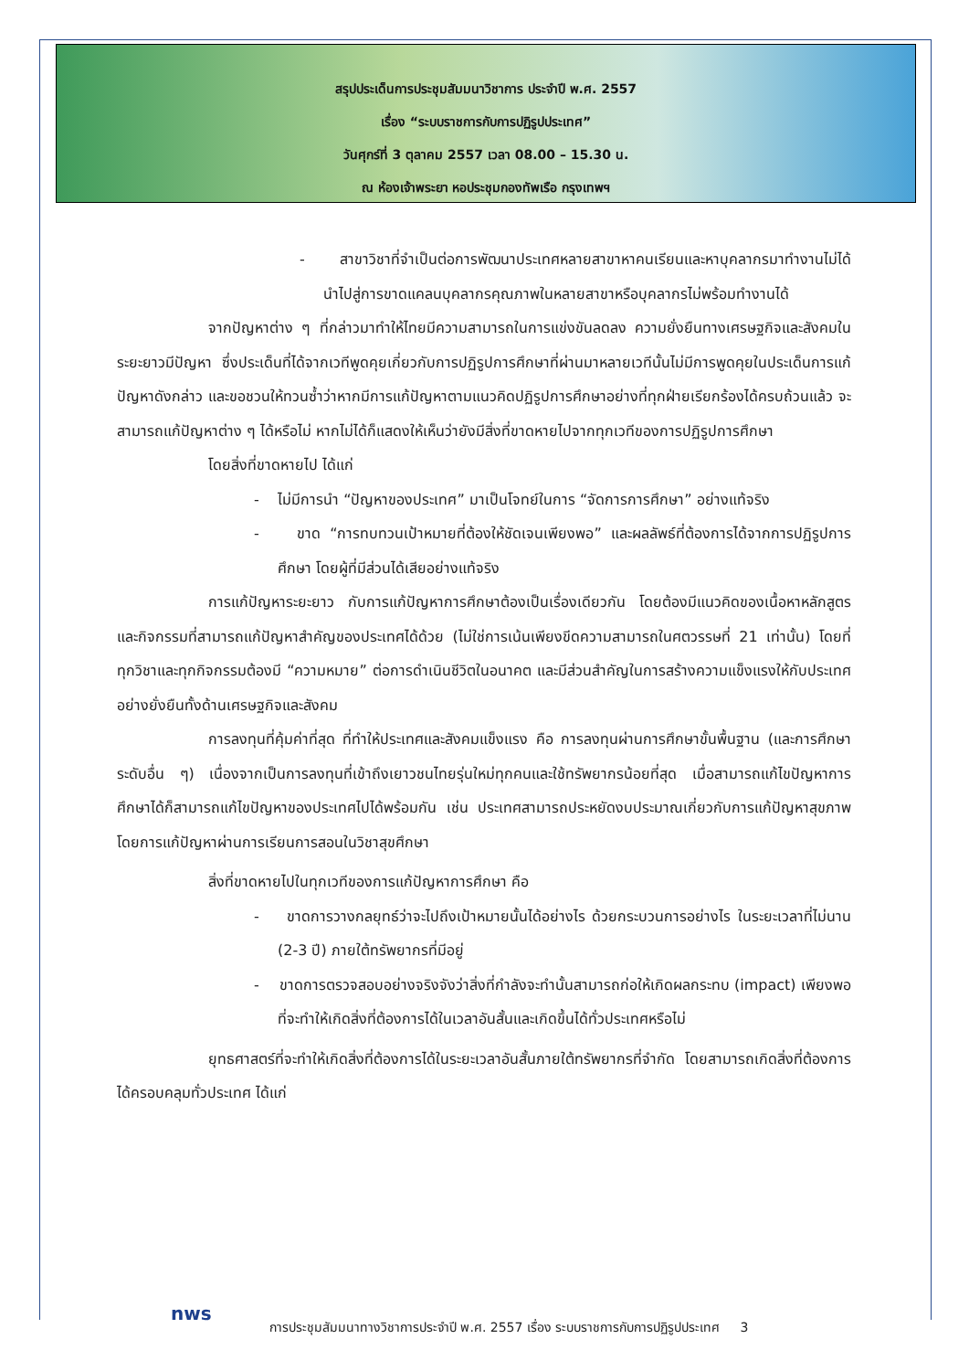สรุปประเด็นการประชุมสัมมนาวิชาการ ประจำปี พ.ศ. 2557
เรื่อง “ระบบราชการกับการปฏิรูปประเทศ”
วันศุกร์ที่ 3 ตุลาคม 2557 เวลา 08.00 – 15.30 น.
ณ ห้องเจ้าพระยา หอประชุมกองทัพเรือ กรุงเทพฯ
- สาขาวิชาที่จำเป็นต่อการพัฒนาประเทศหลายสาขาหาคนเรียนและหาบุคลากรมาทำงานไม่ได้ นำไปสู่การขาดแคลนบุคลากรคุณภาพในหลายสาขาหรือบุคลากรไม่พร้อมทำงานได้
จากปัญหาต่าง ๆ ที่กล่าวมาทำให้ไทยมีความสามารถในการแข่งขันลดลง ความยั่งยืนทางเศรษฐกิจและสังคมในระยะยาวมีปัญหา ซึ่งประเด็นที่ได้จากเวทีพูดคุยเกี่ยวกับการปฏิรูปการศึกษาที่ผ่านมาหลายเวทีนั้นไม่มีการพูดคุยในประเด็นการแก้ปัญหาดังกล่าว และขอชวนให้ทวนซ้ำว่าหากมีการแก้ปัญหาตามแนวคิดปฏิรูปการศึกษาอย่างที่ทุกฝ่ายเรียกร้องได้ครบถ้วนแล้ว จะสามารถแก้ปัญหาต่าง ๆ ได้หรือไม่ หากไม่ได้ก็แสดงให้เห็นว่ายังมีสิ่งที่ขาดหายไปจากทุกเวทีของการปฏิรูปการศึกษา
โดยสิ่งที่ขาดหายไป ได้แก่
- ไม่มีการนำ “ปัญหาของประเทศ” มาเป็นโจทย์ในการ “จัดการการศึกษา” อย่างแท้จริง
- ขาด “การทบทวนเป้าหมายที่ต้องให้ชัดเจนเพียงพอ” และผลลัพธ์ที่ต้องการได้จากการปฏิรูปการศึกษา โดยผู้ที่มีส่วนได้เสียอย่างแท้จริง
การแก้ปัญหาระยะยาว กับการแก้ปัญหาการศึกษาต้องเป็นเรื่องเดียวกัน โดยต้องมีแนวคิดของเนื้อหาหลักสูตรและกิจกรรมที่สามารถแก้ปัญหาสำคัญของประเทศได้ด้วย (ไม่ใช่การเน้นเพียงขีดความสามารถในศตวรรษที่ 21 เท่านั้น) โดยที่ทุกวิชาและทุกกิจกรรมต้องมี “ความหมาย” ต่อการดำเนินชีวิตในอนาคต และมีส่วนสำคัญในการสร้างความแข็งแรงให้กับประเทศอย่างยั่งยืนทั้งด้านเศรษฐกิจและสังคม
การลงทุนที่คุ้มค่าที่สุด ที่ทำให้ประเทศและสังคมแข็งแรง คือ การลงทุนผ่านการศึกษาขั้นพื้นฐาน (และการศึกษาระดับอื่น ๆ) เนื่องจากเป็นการลงทุนที่เข้าถึงเยาวชนไทยรุ่นใหม่ทุกคนและใช้ทรัพยากรน้อยที่สุด เมื่อสามารถแก้ไขปัญหาการศึกษาได้ก็สามารถแก้ไขปัญหาของประเทศไปได้พร้อมกัน เช่น ประเทศสามารถประหยัดงบประมาณเกี่ยวกับการแก้ปัญหาสุขภาพโดยการแก้ปัญหาผ่านการเรียนการสอนในวิชาสุขศึกษา
สิ่งที่ขาดหายไปในทุกเวทีของการแก้ปัญหาการศึกษา คือ
- ขาดการวางกลยุทธ์ว่าจะไปถึงเป้าหมายนั้นได้อย่างไร ด้วยกระบวนการอย่างไร ในระยะเวลาที่ไม่นาน (2-3 ปี) ภายใต้ทรัพยากรที่มีอยู่
- ขาดการตรวจสอบอย่างจริงจังว่าสิ่งที่กำลังจะทำนั้นสามารถก่อให้เกิดผลกระทบ (impact) เพียงพอ ที่จะทำให้เกิดสิ่งที่ต้องการได้ในเวลาอันสั้นและเกิดขึ้นได้ทั่วประเทศหรือไม่
ยุทธศาสตร์ที่จะทำให้เกิดสิ่งที่ต้องการได้ในระยะเวลาอันสั้นภายใต้ทรัพยากรที่จำกัด โดยสามารถเกิดสิ่งที่ต้องการได้ครอบคลุมทั่วประเทศ ได้แก่
nws
การประชุมสัมมนาทางวิชาการประจำปี พ.ศ. 2557 เรื่อง ระบบราชการกับการปฏิรูปประเทศ 3